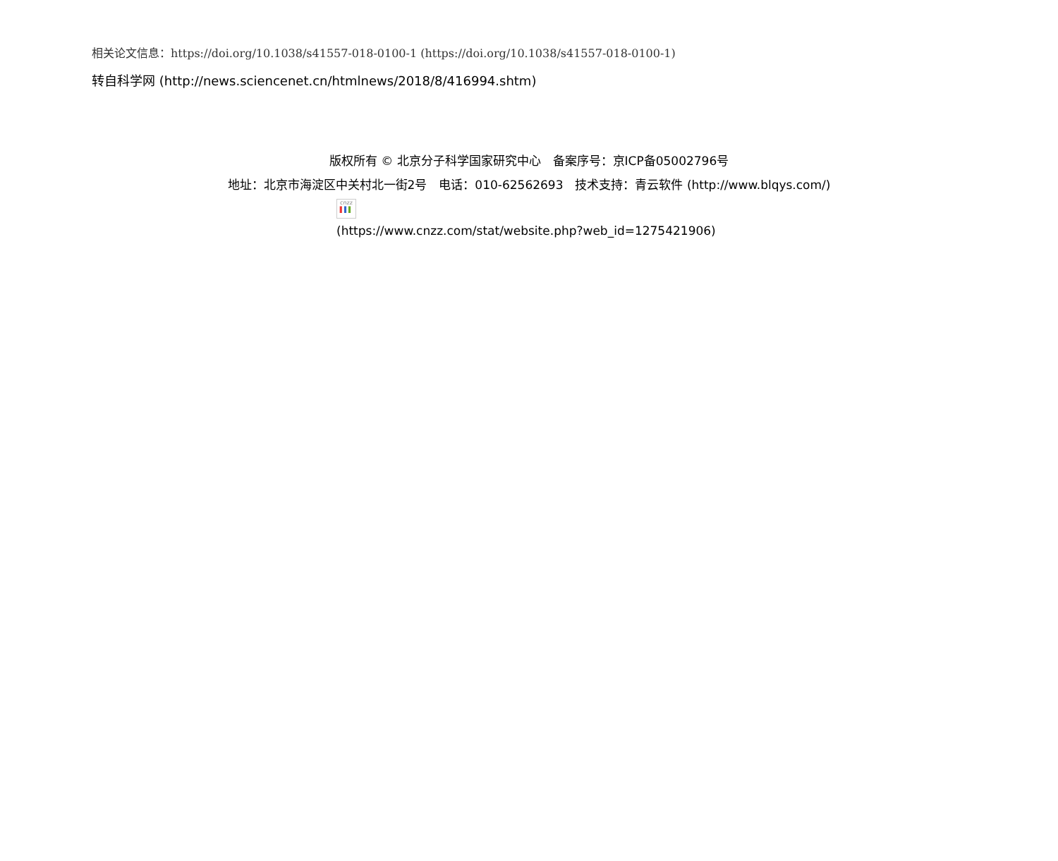相关论文信息：https://doi.org/10.1038/s41557-018-0100-1 (https://doi.org/10.1038/s41557-018-0100-1)
转自科学网 (http://news.sciencenet.cn/htmlnews/2018/8/416994.shtm)
版权所有 © 北京分子科学国家研究中心　备案序号：京ICP备05002796号
地址：北京市海淀区中关村北一街2号　电话：010-62562693　技术支持：青云软件 (http://www.blqys.com/)
cnzz
▌▌▌
(https://www.cnzz.com/stat/website.php?web_id=1275421906)